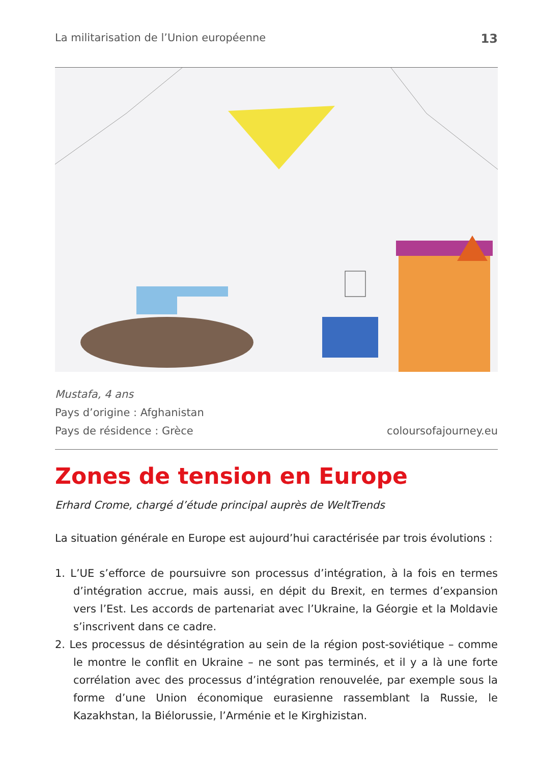La militarisation de l’Union européenne 13
Mustafa, 4 ans
Pays d’origine : Afghanistan
Pays de résidence : Grèce
coloursofajourney.eu
Zones de tension en Europe
Erhard Crome, chargé d’étude principal auprès de WeltTrends
La situation générale en Europe est aujourd’hui caractérisée par trois évolutions :
1. L’UE s’efforce de poursuivre son processus d’intégration, à la fois en termes d’intégration accrue, mais aussi, en dépit du Brexit, en termes d’expansion vers l’Est. Les accords de partenariat avec l’Ukraine, la Géorgie et la Moldavie s’inscrivent dans ce cadre.
2. Les processus de désintégration au sein de la région post-soviétique – comme le montre le conflit en Ukraine – ne sont pas terminés, et il y a là une forte corrélation avec des processus d’intégration renouvelée, par exemple sous la forme d’une Union économique eurasienne rassemblant la Russie, le Kazakhstan, la Biélorussie, l’Arménie et le Kirghizistan.